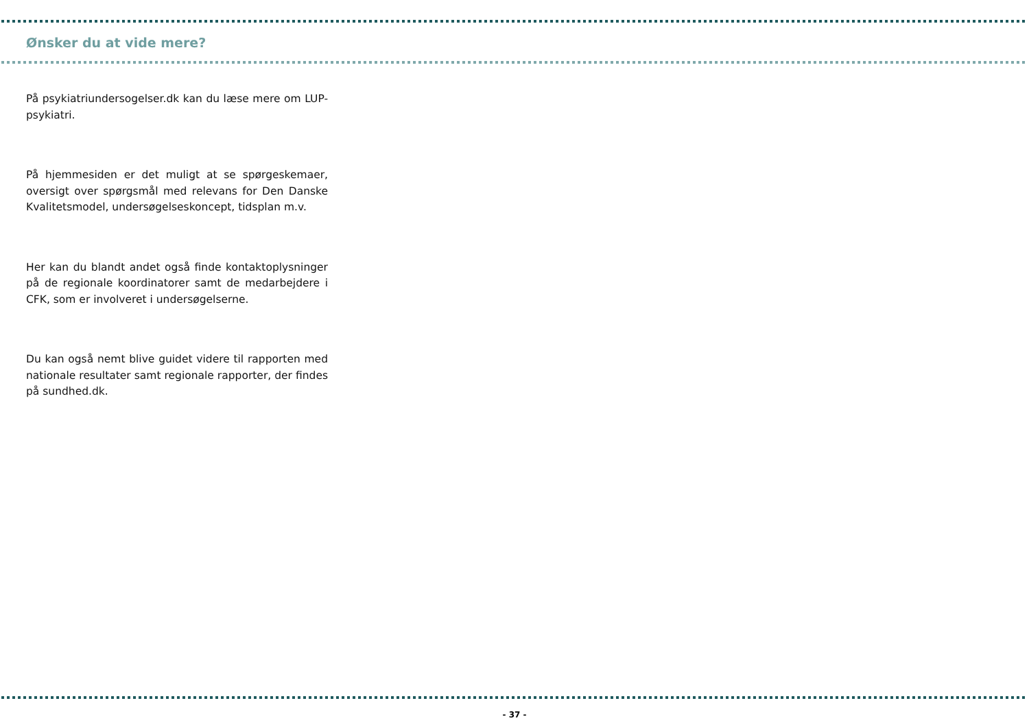Ønsker du at vide mere?
På psykiatriundersogelser.dk kan du læse mere om LUP-psykiatri.
På hjemmesiden er det muligt at se spørgeskemaer, oversigt over spørgsmål med relevans for Den Danske Kvalitetsmodel, undersøgelseskoncept, tidsplan m.v.
Her kan du blandt andet også finde kontaktoplysninger på de regionale koordinatorer samt de medarbejdere i CFK, som er involveret i undersøgelserne.
Du kan også nemt blive guidet videre til rapporten med nationale resultater samt regionale rapporter, der findes på sundhed.dk.
- 37 -